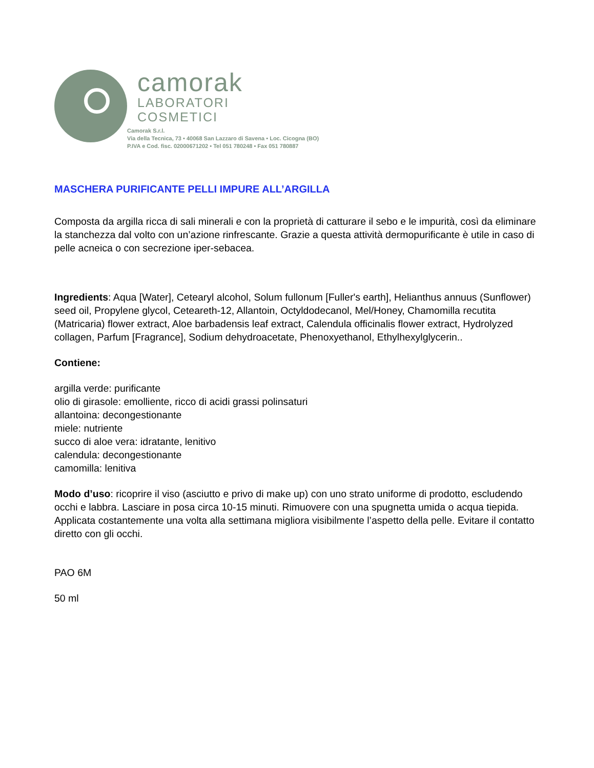camorak
LABORATORI
COSMETICI
Camorak S.r.l.
Via della Tecnica, 73 • 40068 San Lazzaro di Savena • Loc. Cicogna (BO)
P.IVA e Cod. fisc. 02000671202 • Tel 051 780248 • Fax 051 780887
MASCHERA PURIFICANTE PELLI IMPURE ALL’ARGILLA
Composta da argilla ricca di sali minerali e con la proprietà di catturare il sebo e le impurità, così da eliminare la stanchezza dal volto con un’azione rinfrescante. Grazie a questa attività dermopurificante è utile in caso di pelle acneica o con secrezione iper-sebacea.
Ingredients: Aqua [Water], Cetearyl alcohol, Solum fullonum [Fuller's earth], Helianthus annuus (Sunflower) seed oil, Propylene glycol, Ceteareth-12, Allantoin, Octyldodecanol, Mel/Honey, Chamomilla recutita (Matricaria) flower extract, Aloe barbadensis leaf extract, Calendula officinalis flower extract, Hydrolyzed collagen, Parfum [Fragrance], Sodium dehydroacetate, Phenoxyethanol, Ethylhexylglycerin..
Contiene:
argilla verde: purificante
olio di girasole: emolliente, ricco di acidi grassi polinsaturi
allantoina: decongestionante
miele: nutriente
succo di aloe vera: idratante, lenitivo
calendula: decongestionante
camomilla: lenitiva
Modo d’uso: ricoprire il viso (asciutto e privo di make up) con uno strato uniforme di prodotto, escludendo occhi e labbra. Lasciare in posa circa 10-15 minuti. Rimuovere con una spugnetta umida o acqua tiepida. Applicata costantemente una volta alla settimana migliora visibilmente l’aspetto della pelle. Evitare il contatto diretto con gli occhi.
PAO 6M
50 ml